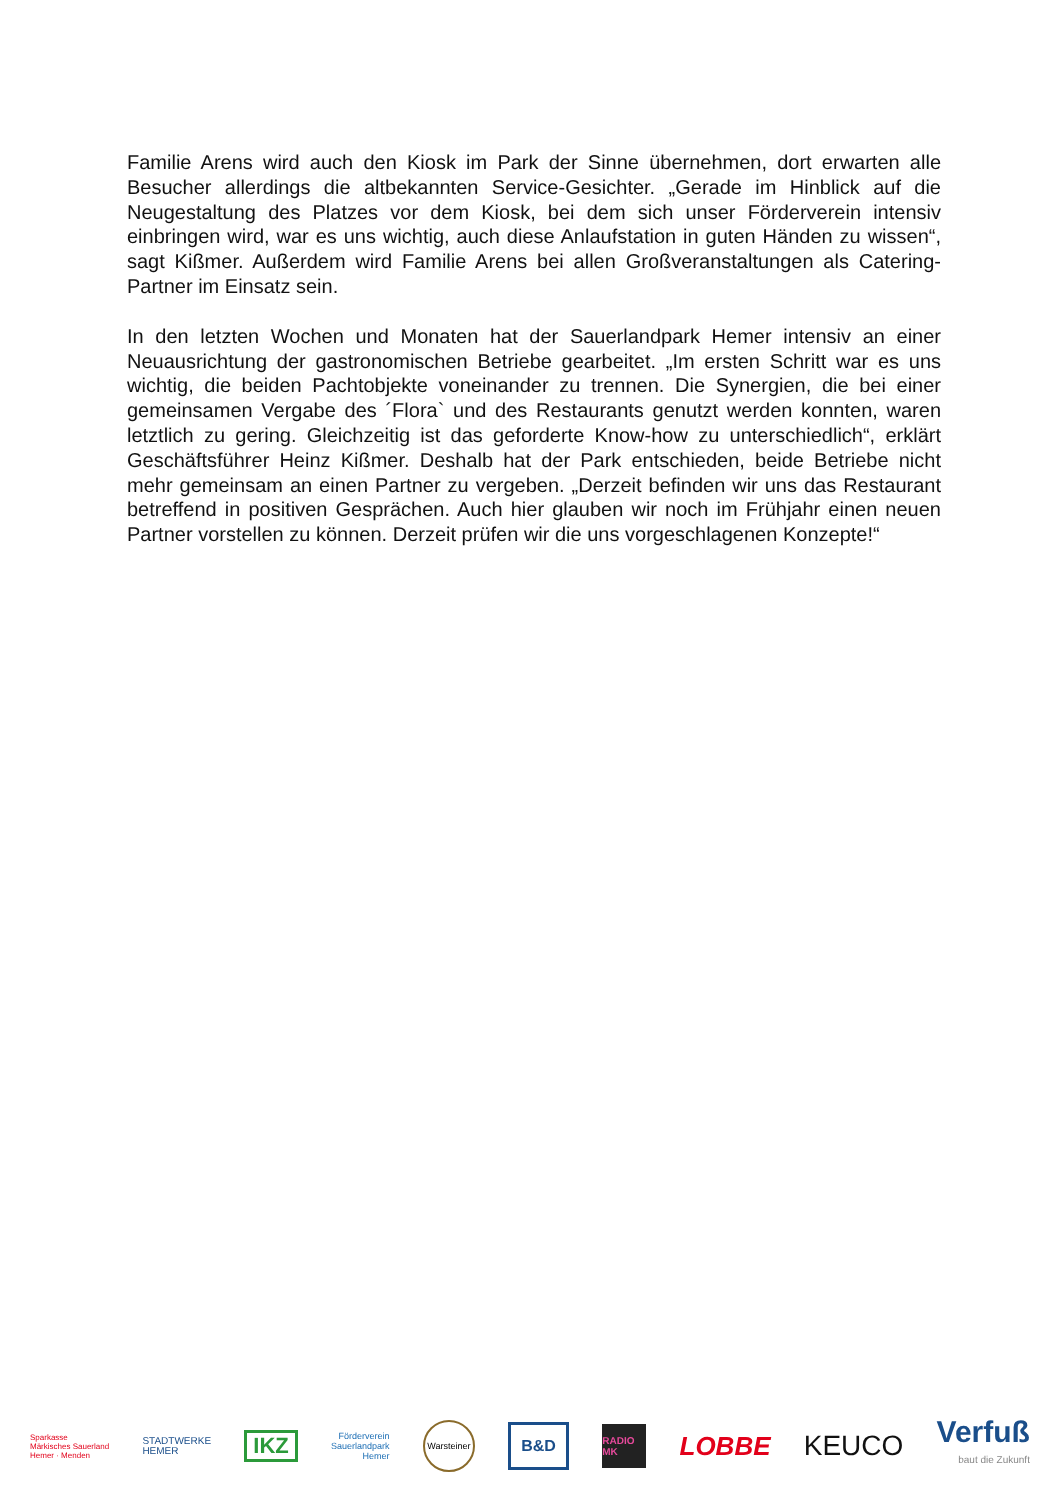Familie Arens wird auch den Kiosk im Park der Sinne übernehmen, dort erwarten alle Besucher allerdings die altbekannten Service-Gesichter. „Gerade im Hinblick auf die Neugestaltung des Platzes vor dem Kiosk, bei dem sich unser Förderverein intensiv einbringen wird, war es uns wichtig, auch diese Anlaufstation in guten Händen zu wissen“, sagt Kißmer. Außerdem wird Familie Arens bei allen Großveranstaltungen als Catering-Partner im Einsatz sein.
In den letzten Wochen und Monaten hat der Sauerlandpark Hemer intensiv an einer Neuausrichtung der gastronomischen Betriebe gearbeitet. „Im ersten Schritt war es uns wichtig, die beiden Pachtobjekte voneinander zu trennen. Die Synergien, die bei einer gemeinsamen Vergabe des ´Flora` und des Restaurants genutzt werden konnten, waren letztlich zu gering. Gleichzeitig ist das geforderte Know-how zu unterschiedlich“, erklärt Geschäftsführer Heinz Kißmer. Deshalb hat der Park entschieden, beide Betriebe nicht mehr gemeinsam an einen Partner zu vergeben. „Derzeit befinden wir uns das Restaurant betreffend in positiven Gesprächen. Auch hier glauben wir noch im Frühjahr einen neuen Partner vorstellen zu können. Derzeit prüfen wir die uns vorgeschlagenen Konzepte!“
Sparkasse
Märkisches Sauerland
Hemer · Menden
STADTWERKE
HEMER
IKZ
Förderverein
Sauerlandpark
Hemer
Warsteiner
B&D
RADIO MK
LOBBE KEUCO
Verfuß
baut die Zukunft